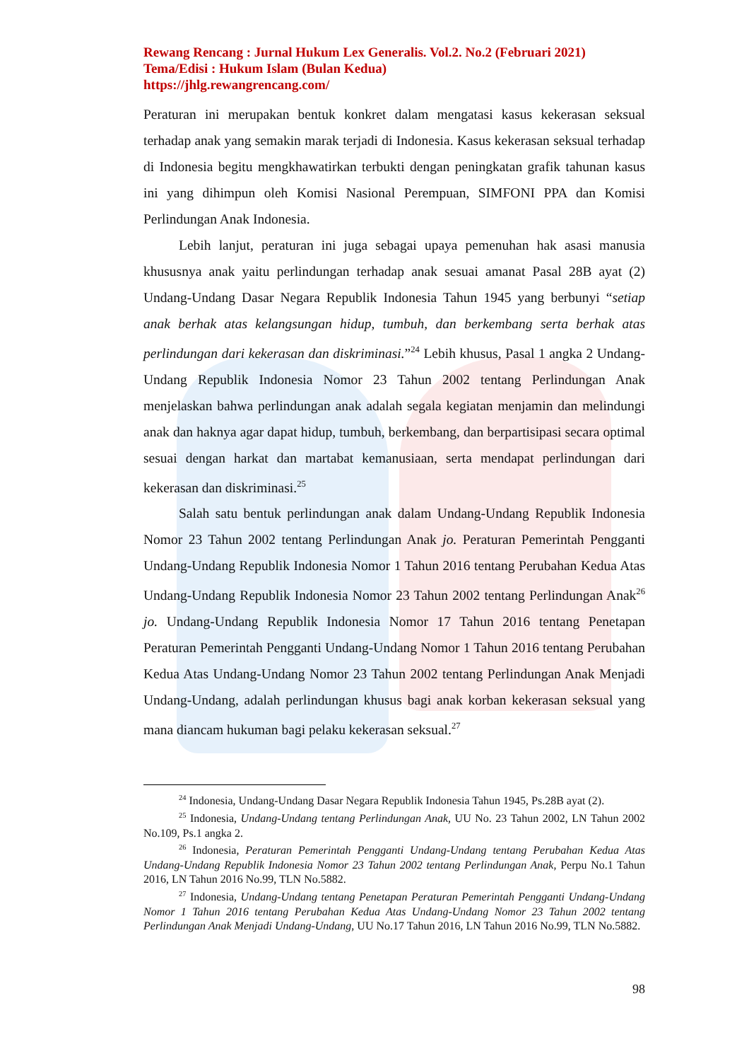Rewang Rencang : Jurnal Hukum Lex Generalis. Vol.2. No.2 (Februari 2021)
Tema/Edisi : Hukum Islam (Bulan Kedua)
https://jhlg.rewangrencang.com/
Peraturan ini merupakan bentuk konkret dalam mengatasi kasus kekerasan seksual terhadap anak yang semakin marak terjadi di Indonesia. Kasus kekerasan seksual terhadap di Indonesia begitu mengkhawatirkan terbukti dengan peningkatan grafik tahunan kasus ini yang dihimpun oleh Komisi Nasional Perempuan, SIMFONI PPA dan Komisi Perlindungan Anak Indonesia.
Lebih lanjut, peraturan ini juga sebagai upaya pemenuhan hak asasi manusia khususnya anak yaitu perlindungan terhadap anak sesuai amanat Pasal 28B ayat (2) Undang-Undang Dasar Negara Republik Indonesia Tahun 1945 yang berbunyi “setiap anak berhak atas kelangsungan hidup, tumbuh, dan berkembang serta berhak atas perlindungan dari kekerasan dan diskriminasi.”<sup>24</sup> Lebih khusus, Pasal 1 angka 2 Undang-Undang Republik Indonesia Nomor 23 Tahun 2002 tentang Perlindungan Anak menjelaskan bahwa perlindungan anak adalah segala kegiatan menjamin dan melindungi anak dan haknya agar dapat hidup, tumbuh, berkembang, dan berpartisipasi secara optimal sesuai dengan harkat dan martabat kemanusiaan, serta mendapat perlindungan dari kekerasan dan diskriminasi.<sup>25</sup>
Salah satu bentuk perlindungan anak dalam Undang-Undang Republik Indonesia Nomor 23 Tahun 2002 tentang Perlindungan Anak jo. Peraturan Pemerintah Pengganti Undang-Undang Republik Indonesia Nomor 1 Tahun 2016 tentang Perubahan Kedua Atas Undang-Undang Republik Indonesia Nomor 23 Tahun 2002 tentang Perlindungan Anak<sup>26</sup> jo. Undang-Undang Republik Indonesia Nomor 17 Tahun 2016 tentang Penetapan Peraturan Pemerintah Pengganti Undang-Undang Nomor 1 Tahun 2016 tentang Perubahan Kedua Atas Undang-Undang Nomor 23 Tahun 2002 tentang Perlindungan Anak Menjadi Undang-Undang, adalah perlindungan khusus bagi anak korban kekerasan seksual yang mana diancam hukuman bagi pelaku kekerasan seksual.<sup>27</sup>
<sup>24</sup> Indonesia, Undang-Undang Dasar Negara Republik Indonesia Tahun 1945, Ps.28B ayat (2).
<sup>25</sup> Indonesia, Undang-Undang tentang Perlindungan Anak, UU No. 23 Tahun 2002, LN Tahun 2002 No.109, Ps.1 angka 2.
<sup>26</sup> Indonesia, Peraturan Pemerintah Pengganti Undang-Undang tentang Perubahan Kedua Atas Undang-Undang Republik Indonesia Nomor 23 Tahun 2002 tentang Perlindungan Anak, Perpu No.1 Tahun 2016, LN Tahun 2016 No.99, TLN No.5882.
<sup>27</sup> Indonesia, Undang-Undang tentang Penetapan Peraturan Pemerintah Pengganti Undang-Undang Nomor 1 Tahun 2016 tentang Perubahan Kedua Atas Undang-Undang Nomor 23 Tahun 2002 tentang Perlindungan Anak Menjadi Undang-Undang, UU No.17 Tahun 2016, LN Tahun 2016 No.99, TLN No.5882.
98